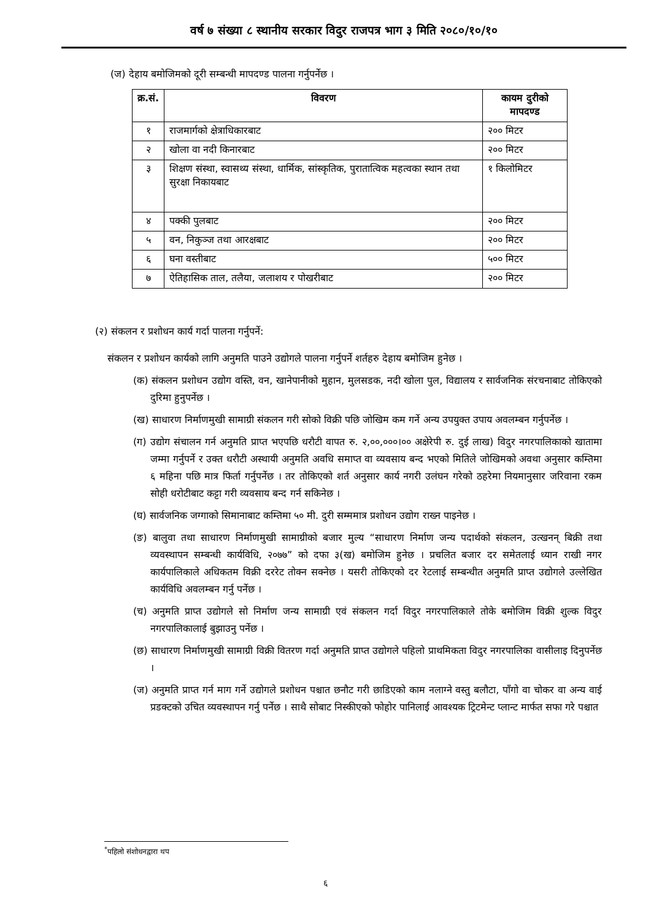वर्ष ७ संख्या ८ स्थानीय सरकार विदुर राजपत्र भाग ३ मिति २०८०/१०/१०
(ज) देहाय बमोजिमको दूरी सम्बन्धी मापदण्ड पालना गर्नुपर्नेछ ।
| क्र.सं. | विवरण | कायम दुरीको मापदण्ड |
| --- | --- | --- |
| १ | राजमार्गको क्षेत्राधिकारबाट | २०० मिटर |
| २ | खोला वा नदी किनारबाट | २०० मिटर |
| ३ | शिक्षण संस्था, स्वासथ्य संस्था, धार्मिक, सांस्कृतिक, पुरातात्विक महत्वका स्थान तथा सुरक्षा निकायबाट | १ किलोमिटर |
| ४ | पक्की पुलबाट | २०० मिटर |
| ५ | वन, निकुञ्ज तथा आरक्षबाट | २०० मिटर |
| ६ | घना वस्तीबाट | ५०० मिटर |
| ७ | ऐतिहासिक ताल, तलैया, जलाशय र पोखरीबाट | २०० मिटर |
(२) संकलन र प्रशोधन कार्य गर्दा पालना गर्नुपर्ने:
संकलन र प्रशोधन कार्यको लागि अनुमति पाउने उद्योगले पालना गर्नुपर्ने शर्तहरु देहाय बमोजिम हुनेछ ।
(क) संकलन प्रशोधन उद्योग वस्ति, वन, खानेपानीको मुहान, मुलसडक, नदी खोला पुल, विद्यालय र सार्वजनिक संरचनाबाट तोकिएको दुरिमा हुनुपर्नेछ ।
(ख) साधारण निर्माणमुखी सामाग्री संकलन गरी सोको विक्री पछि जोखिम कम गर्ने अन्य उपयुक्त उपाय अवलम्बन गर्नुपर्नेछ ।
(ग) उद्योग संचालन गर्न अनुमति प्राप्त भएपछि धरौटी वापत रु. २,००,०००।०० अक्षेरेपी रु. दुई लाख) विदुर नगरपालिकाको खातामा जम्मा गर्नुपर्ने र उक्त धरौटी अस्थायी अनुमति अवधि समाप्त वा व्यवसाय बन्द भएको मितिले जोखिमको अवथा अनुसार कम्तिमा ६ महिना पछि मात्र फिर्ता गर्नुपर्नेछ । तर तोकिएको शर्त अनुसार कार्य नगरी उलंघन गरेको ठहरेमा नियमानुसार जरिवाना रकम सोही धरोटीबाट कट्टा गरी व्यवसाय बन्द गर्न सकिनेछ ।
(घ) सार्वजनिक जग्गाको सिमानाबाट कम्तिमा ५० मी. दुरी सम्ममात्र प्रशोधन उद्योग राख्न पाइनेछ ।
(ङ) बालुवा तथा साधारण निर्माणमुखी सामाग्रीको बजार मुल्य “साधारण निर्माण जन्य पदार्थको संकलन, उत्खनन् बिक्री तथा व्यवस्थापन सम्बन्धी कार्यविधि, २०७७” को दफा ३(ख) बमोजिम हुनेछ । प्रचलित बजार दर समेतलाई ध्यान राखी नगर कार्यपालिकाले अधिकतम विक्री दररेट तोक्न सक्नेछ । यसरी तोकिएको दर रेटलाई सम्बन्धीत अनुमति प्राप्त उद्योगले उल्लेखित कार्यविधि अवलम्बन गर्नु पर्नेछ ।
(च) अनुमति प्राप्त उद्योगले सो निर्माण जन्य सामाग्री एवं संकलन गर्दा विदुर नगरपालिकाले तोके बमोजिम विक्री शुल्क विदुर नगरपालिकालाई बुझाउनु पर्नेछ ।
(छ) साधारण निर्माणमुखी सामाग्री विक्री वितरण गर्दा अनुमति प्राप्त उद्योगले पहिलो प्राथमिकता विदुर नगरपालिका वासीलाइ दिनुपर्नेछ ।
(ज) अनुमति प्राप्त गर्न माग गर्ने उद्योगले प्रशोधन पश्चात छनौट गरी छाडिएको काम नलाग्ने वस्तु बलौटा, पाँगो वा चोकर वा अन्य वाई प्रडक्टको उचित व्यवस्थापन गर्नु पर्नेछ । साथै सोबाट निस्कीएको फोहोर पानिलाई आवश्यक ट्रिटमेन्ट प्लान्ट मार्फत सफा गरे पश्चात
<sup>*</sup> पहिलो संशोधनद्वारा थप
६